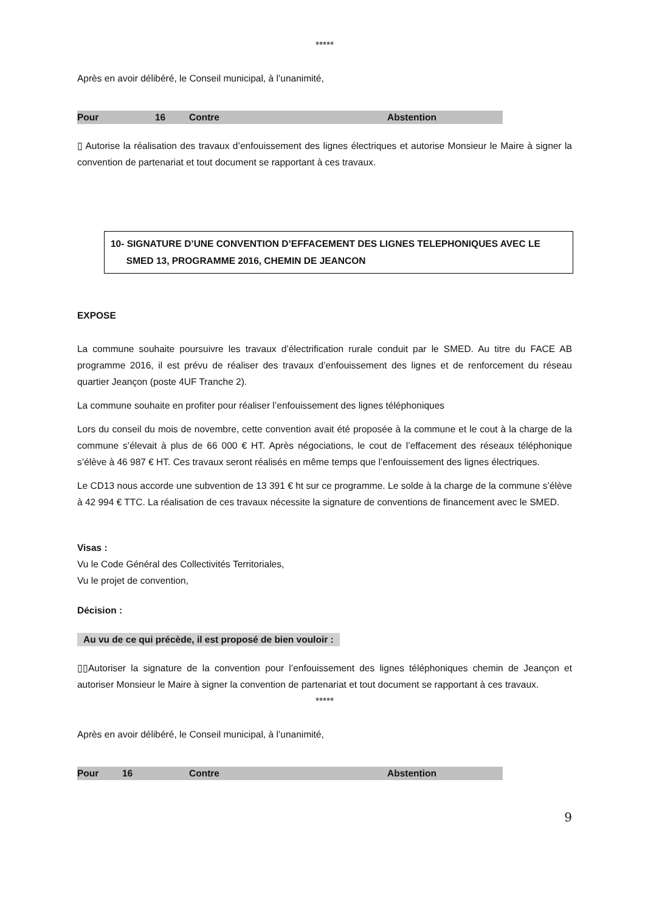*****
Après en avoir délibéré, le Conseil municipal, à l’unanimité,
| Pour | 16 | Contre | Abstention |
▯ Autorise la réalisation des travaux d’enfouissement des lignes électriques et autorise Monsieur le Maire à signer la convention de partenariat et tout document se rapportant à ces travaux.
10- SIGNATURE D’UNE CONVENTION D’EFFACEMENT DES LIGNES TELEPHONIQUES AVEC LE
SMED 13, PROGRAMME 2016, CHEMIN DE JEANCON
EXPOSE
La commune souhaite poursuivre les travaux d’électrification rurale conduit par le SMED. Au titre du FACE AB programme 2016, il est prévu de réaliser des travaux d’enfouissement des lignes et de renforcement du réseau quartier Jeançon (poste 4UF Tranche 2).
La commune souhaite en profiter pour réaliser l’enfouissement des lignes téléphoniques
Lors du conseil du mois de novembre, cette convention avait été proposée à la commune et le cout à la charge de la commune s’élevait à plus de 66 000 € HT. Après négociations, le cout de l’effacement des réseaux téléphonique s’élève à 46 987 € HT. Ces travaux seront réalisés en même temps que l’enfouissement des lignes électriques.
Le CD13 nous accorde une subvention de 13 391 € ht sur ce programme. Le solde à la charge de la commune s’élève à 42 994 € TTC. La réalisation de ces travaux nécessite la signature de conventions de financement avec le SMED.
Visas :
Vu le Code Général des Collectivités Territoriales,
Vu le projet de convention,
Décision :
Au vu de ce qui précède, il est proposé de bien vouloir :
▯▯Autoriser la signature de la convention pour l’enfouissement des lignes téléphoniques chemin de Jeançon et autoriser Monsieur le Maire à signer la convention de partenariat et tout document se rapportant à ces travaux.
*****
Après en avoir délibéré, le Conseil municipal, à l’unanimité,
| Pour | 16 | Contre | Abstention |
9